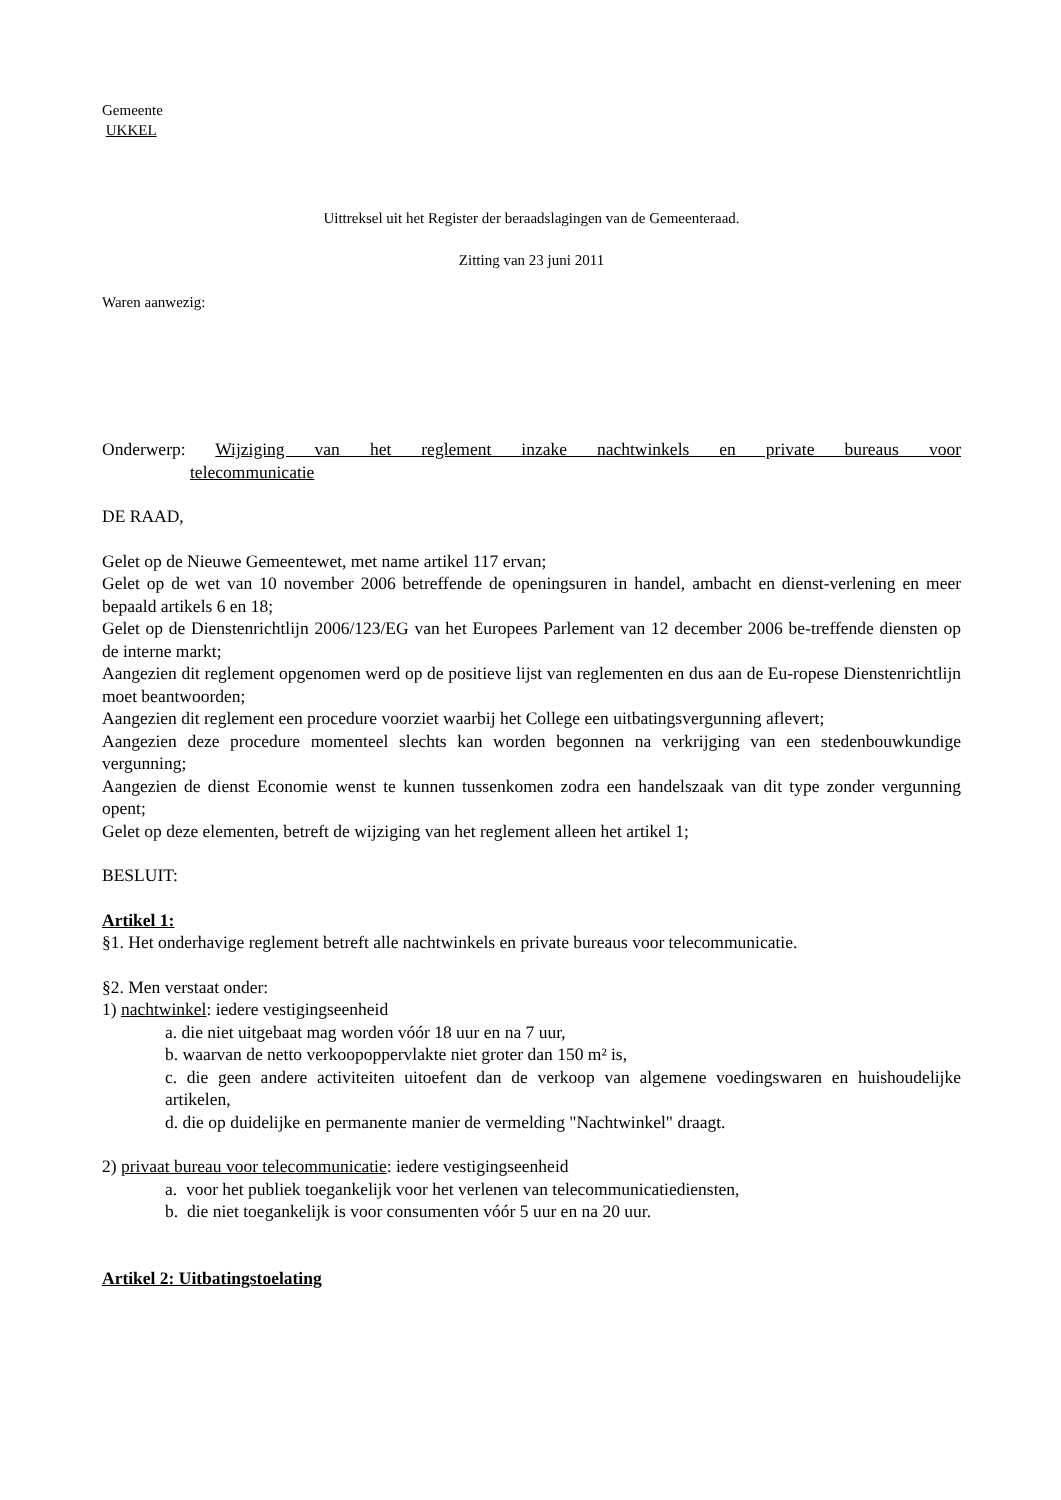Gemeente
UKKEL
Uittreksel uit het Register der beraadslagingen van de Gemeenteraad.
Zitting van 23 juni 2011
Waren aanwezig:
Onderwerp: Wijziging van het reglement inzake nachtwinkels en private bureaus voor
telecommunicatie
DE RAAD,
Gelet op de Nieuwe Gemeentewet, met name artikel 117 ervan;
Gelet op de wet van 10 november 2006 betreffende de openingsuren in handel, ambacht en dienst-verlening en meer bepaald artikels 6 en 18;
Gelet op de Dienstenrichtlijn 2006/123/EG van het Europees Parlement van 12 december 2006 be-treffende diensten op de interne markt;
Aangezien dit reglement opgenomen werd op de positieve lijst van reglementen en dus aan de Eu-ropese Dienstenrichtlijn moet beantwoorden;
Aangezien dit reglement een procedure voorziet waarbij het College een uitbatingsvergunning aflevert;
Aangezien deze procedure momenteel slechts kan worden begonnen na verkrijging van een stedenbouwkundige vergunning;
Aangezien de dienst Economie wenst te kunnen tussenkomen zodra een handelszaak van dit type zonder vergunning opent;
Gelet op deze elementen, betreft de wijziging van het reglement alleen het artikel 1;
BESLUIT:
Artikel 1:
§1. Het onderhavige reglement betreft alle nachtwinkels en private bureaus voor telecommunicatie.
§2. Men verstaat onder:
1) nachtwinkel: iedere vestigingseenheid
a. die niet uitgebaat mag worden vóór 18 uur en na 7 uur,
b. waarvan de netto verkoopoppervlakte niet groter dan 150 m² is,
c. die geen andere activiteiten uitoefent dan de verkoop van algemene voedingswaren en huishoudelijke artikelen,
d. die op duidelijke en permanente manier de vermelding "Nachtwinkel" draagt.
2) privaat bureau voor telecommunicatie: iedere vestigingseenheid
a. voor het publiek toegankelijk voor het verlenen van telecommunicatiediensten,
b. die niet toegankelijk is voor consumenten vóór 5 uur en na 20 uur.
Artikel 2: Uitbatingstoelating